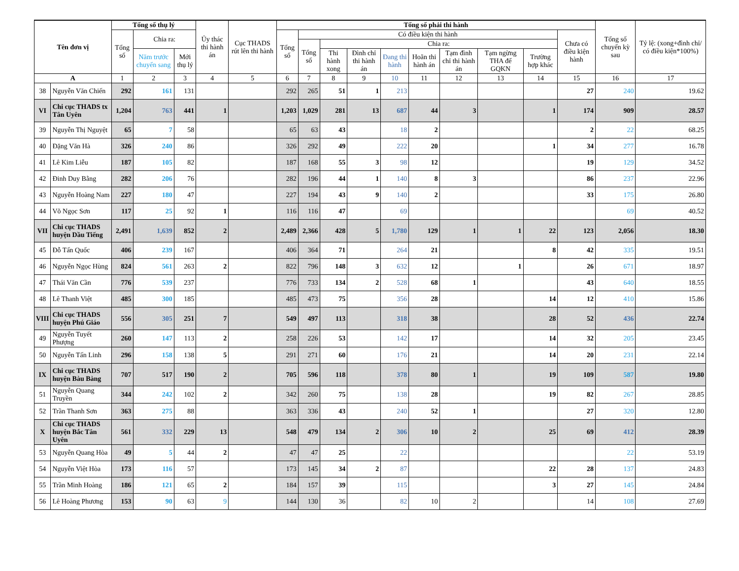| Tên đơn vị | | Tổng số thụ lý | | | Ủy thác thi hành án | Cục THADS rút lên thi hành | Tổng số phải thi hành | | | | | | | | | | Tổng số chuyển kỳ sau | Tỷ lệ: (xong+đình chỉ/ có điều kiện*100%) |
| --- | --- | --- | --- | --- | --- | --- | --- | --- | --- | --- | --- | --- | --- | --- | --- | --- | --- | --- |
| | | Tổng số | Chia ra: | | | | Tổng số | Có điều kiện thi hành | | | | | | | | Chưa có điều kiện hành | | |
| | | | | | | | | Tổng số | Chia ra: | | | | | | | | | |
| | | | Năm trước chuyển sang | Mới thụ lý | | | | | Thi hành xong | Đình chỉ thi hành án | Đang thi hành | Hoãn thi hành án | Tạm đình chỉ thi hành án | Tạm ngừng THA để GQKN | Trường hợp khác | | | |
| A | | 1 | 2 | 3 | 4 | 5 | 6 | 7 | 8 | 9 | 10 | 11 | 12 | 13 | 14 | 15 | 16 | 17 |
| 38 | Nguyễn Văn Chiến | 292 | 161 | 131 | | | 292 | 265 | 51 | 1 | 213 | | | | | 27 | 240 | 19.62 |
| VI | Chi cục THADS tx Tân Uyên | 1,204 | 763 | 441 | 1 | | 1,203 | 1,029 | 281 | 13 | 687 | 44 | 3 | | 1 | 174 | 909 | 28.57 |
| 39 | Nguyễn Thị Nguyệt | 65 | 7 | 58 | | | 65 | 63 | 43 | | 18 | 2 | | | | 2 | 22 | 68.25 |
| 40 | Đặng Văn Hà | 326 | 240 | 86 | | | 326 | 292 | 49 | | 222 | 20 | | | 1 | 34 | 277 | 16.78 |
| 41 | Lê Kim Liễu | 187 | 105 | 82 | | | 187 | 168 | 55 | 3 | 98 | 12 | | | | 19 | 129 | 34.52 |
| 42 | Đinh Duy Bằng | 282 | 206 | 76 | | | 282 | 196 | 44 | 1 | 140 | 8 | 3 | | | 86 | 237 | 22.96 |
| 43 | Nguyễn Hoàng Nam | 227 | 180 | 47 | | | 227 | 194 | 43 | 9 | 140 | 2 | | | | 33 | 175 | 26.80 |
| 44 | Võ Ngọc Sơn | 117 | 25 | 92 | 1 | | 116 | 116 | 47 | | 69 | | | | | | 69 | 40.52 |
| VII | Chi cục THADS huyện Dầu Tiếng | 2,491 | 1,639 | 852 | 2 | | 2,489 | 2,366 | 428 | 5 | 1,780 | 129 | 1 | 1 | 22 | 123 | 2,056 | 18.30 |
| 45 | Đỗ Tấn Quốc | 406 | 239 | 167 | | | 406 | 364 | 71 | | 264 | 21 | | | 8 | 42 | 335 | 19.51 |
| 46 | Nguyễn Ngọc Hùng | 824 | 561 | 263 | 2 | | 822 | 796 | 148 | 3 | 632 | 12 | | 1 | | 26 | 671 | 18.97 |
| 47 | Thái Văn Cần | 776 | 539 | 237 | | | 776 | 733 | 134 | 2 | 528 | 68 | 1 | | | 43 | 640 | 18.55 |
| 48 | Lê Thanh Việt | 485 | 300 | 185 | | | 485 | 473 | 75 | | 356 | 28 | | | 14 | 12 | 410 | 15.86 |
| VIII | Chi cục THADS huyện Phú Giáo | 556 | 305 | 251 | 7 | | 549 | 497 | 113 | | 318 | 38 | | | 28 | 52 | 436 | 22.74 |
| 49 | Nguyễn Tuyết Phượng | 260 | 147 | 113 | 2 | | 258 | 226 | 53 | | 142 | 17 | | | 14 | 32 | 205 | 23.45 |
| 50 | Nguyễn Tấn Linh | 296 | 158 | 138 | 5 | | 291 | 271 | 60 | | 176 | 21 | | | 14 | 20 | 231 | 22.14 |
| IX | Chi cục THADS huyện Bàu Bàng | 707 | 517 | 190 | 2 | | 705 | 596 | 118 | | 378 | 80 | 1 | | 19 | 109 | 587 | 19.80 |
| 51 | Nguyễn Quang Truyền | 344 | 242 | 102 | 2 | | 342 | 260 | 75 | | 138 | 28 | | | 19 | 82 | 267 | 28.85 |
| 52 | Trần Thanh Sơn | 363 | 275 | 88 | | | 363 | 336 | 43 | | 240 | 52 | 1 | | | 27 | 320 | 12.80 |
| X | Chi cục THADS huyện Bắc Tân Uyên | 561 | 332 | 229 | 13 | | 548 | 479 | 134 | 2 | 306 | 10 | 2 | | 25 | 69 | 412 | 28.39 |
| 53 | Nguyễn Quang Hòa | 49 | 5 | 44 | 2 | | 47 | 47 | 25 | | 22 | | | | | | 22 | 53.19 |
| 54 | Nguyễn Việt Hòa | 173 | 116 | 57 | | | 173 | 145 | 34 | 2 | 87 | | | | 22 | 28 | 137 | 24.83 |
| 55 | Trần Minh Hoàng | 186 | 121 | 65 | 2 | | 184 | 157 | 39 | | 115 | | | | 3 | 27 | 145 | 24.84 |
| 56 | Lê Hoàng Phương | 153 | 90 | 63 | 9 | | 144 | 130 | 36 | | 82 | 10 | 2 | | | 14 | 108 | 27.69 |